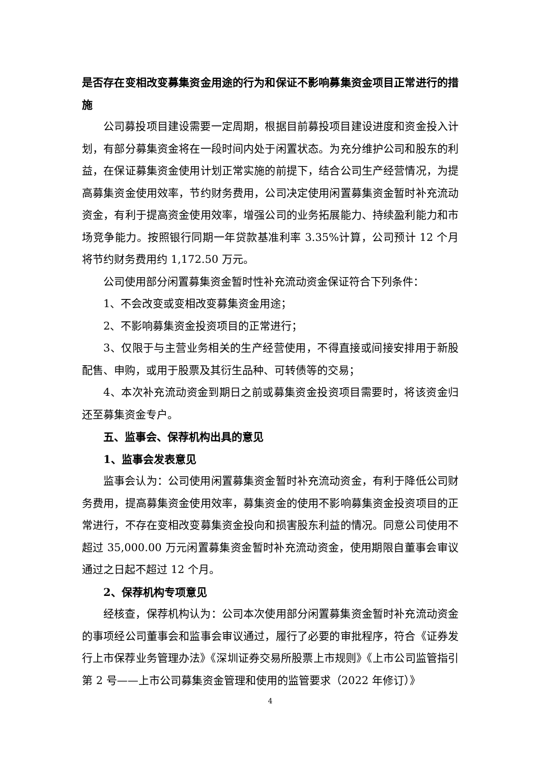是否存在变相改变募集资金用途的行为和保证不影响募集资金项目正常进行的措施
公司募投项目建设需要一定周期，根据目前募投项目建设进度和资金投入计划，有部分募集资金将在一段时间内处于闲置状态。为充分维护公司和股东的利益，在保证募集资金使用计划正常实施的前提下，结合公司生产经营情况，为提高募集资金使用效率，节约财务费用，公司决定使用闲置募集资金暂时补充流动资金，有利于提高资金使用效率，增强公司的业务拓展能力、持续盈利能力和市场竞争能力。按照银行同期一年贷款基准利率 3.35%计算，公司预计 12 个月将节约财务费用约 1,172.50 万元。
公司使用部分闲置募集资金暂时性补充流动资金保证符合下列条件：
1、不会改变或变相改变募集资金用途；
2、不影响募集资金投资项目的正常进行；
3、仅限于与主营业务相关的生产经营使用，不得直接或间接安排用于新股配售、申购，或用于股票及其衍生品种、可转债等的交易；
4、本次补充流动资金到期日之前或募集资金投资项目需要时，将该资金归还至募集资金专户。
五、监事会、保荐机构出具的意见
1、监事会发表意见
监事会认为：公司使用闲置募集资金暂时补充流动资金，有利于降低公司财务费用，提高募集资金使用效率，募集资金的使用不影响募集资金投资项目的正常进行，不存在变相改变募集资金投向和损害股东利益的情况。同意公司使用不超过 35,000.00 万元闲置募集资金暂时补充流动资金，使用期限自董事会审议通过之日起不超过 12 个月。
2、保荐机构专项意见
经核查，保荐机构认为：公司本次使用部分闲置募集资金暂时补充流动资金的事项经公司董事会和监事会审议通过，履行了必要的审批程序，符合《证券发行上市保荐业务管理办法》《深圳证券交易所股票上市规则》《上市公司监管指引第 2 号——上市公司募集资金管理和使用的监管要求（2022 年修订）》
4